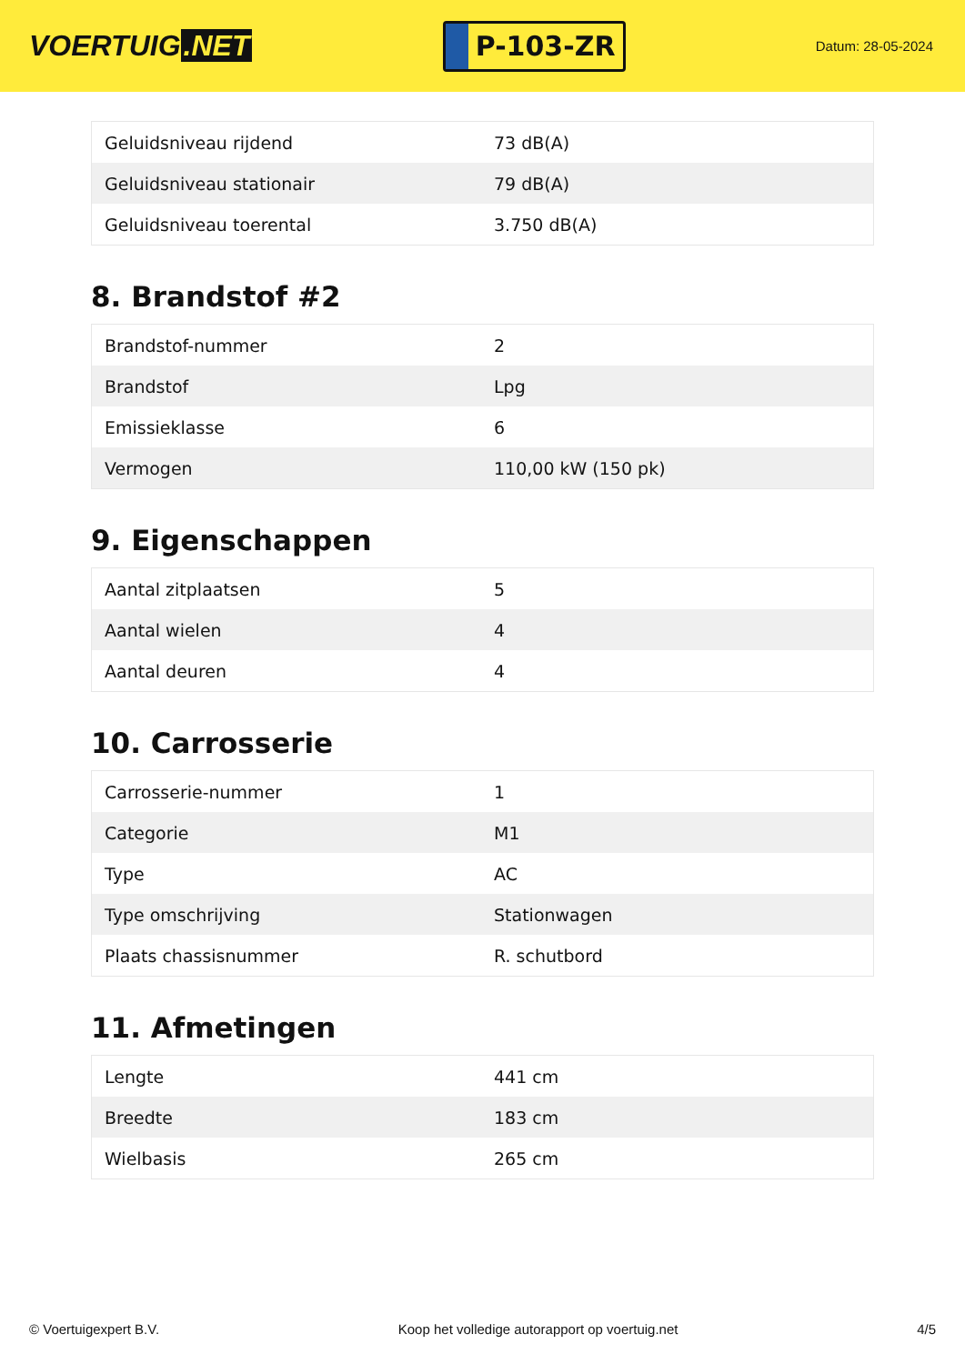VOERTUIG.NET
P-103-ZR
Datum: 28-05-2024
| Geluidsniveau rijdend | 73 dB(A) |
| Geluidsniveau stationair | 79 dB(A) |
| Geluidsniveau toerental | 3.750 dB(A) |
8. Brandstof #2
| Brandstof-nummer | 2 |
| Brandstof | Lpg |
| Emissieklasse | 6 |
| Vermogen | 110,00 kW (150 pk) |
9. Eigenschappen
| Aantal zitplaatsen | 5 |
| Aantal wielen | 4 |
| Aantal deuren | 4 |
10. Carrosserie
| Carrosserie-nummer | 1 |
| Categorie | M1 |
| Type | AC |
| Type omschrijving | Stationwagen |
| Plaats chassisnummer | R. schutbord |
11. Afmetingen
| Lengte | 441 cm |
| Breedte | 183 cm |
| Wielbasis | 265 cm |
© Voertuigexpert B.V. Koop het volledige autorapport op voertuig.net 4/5